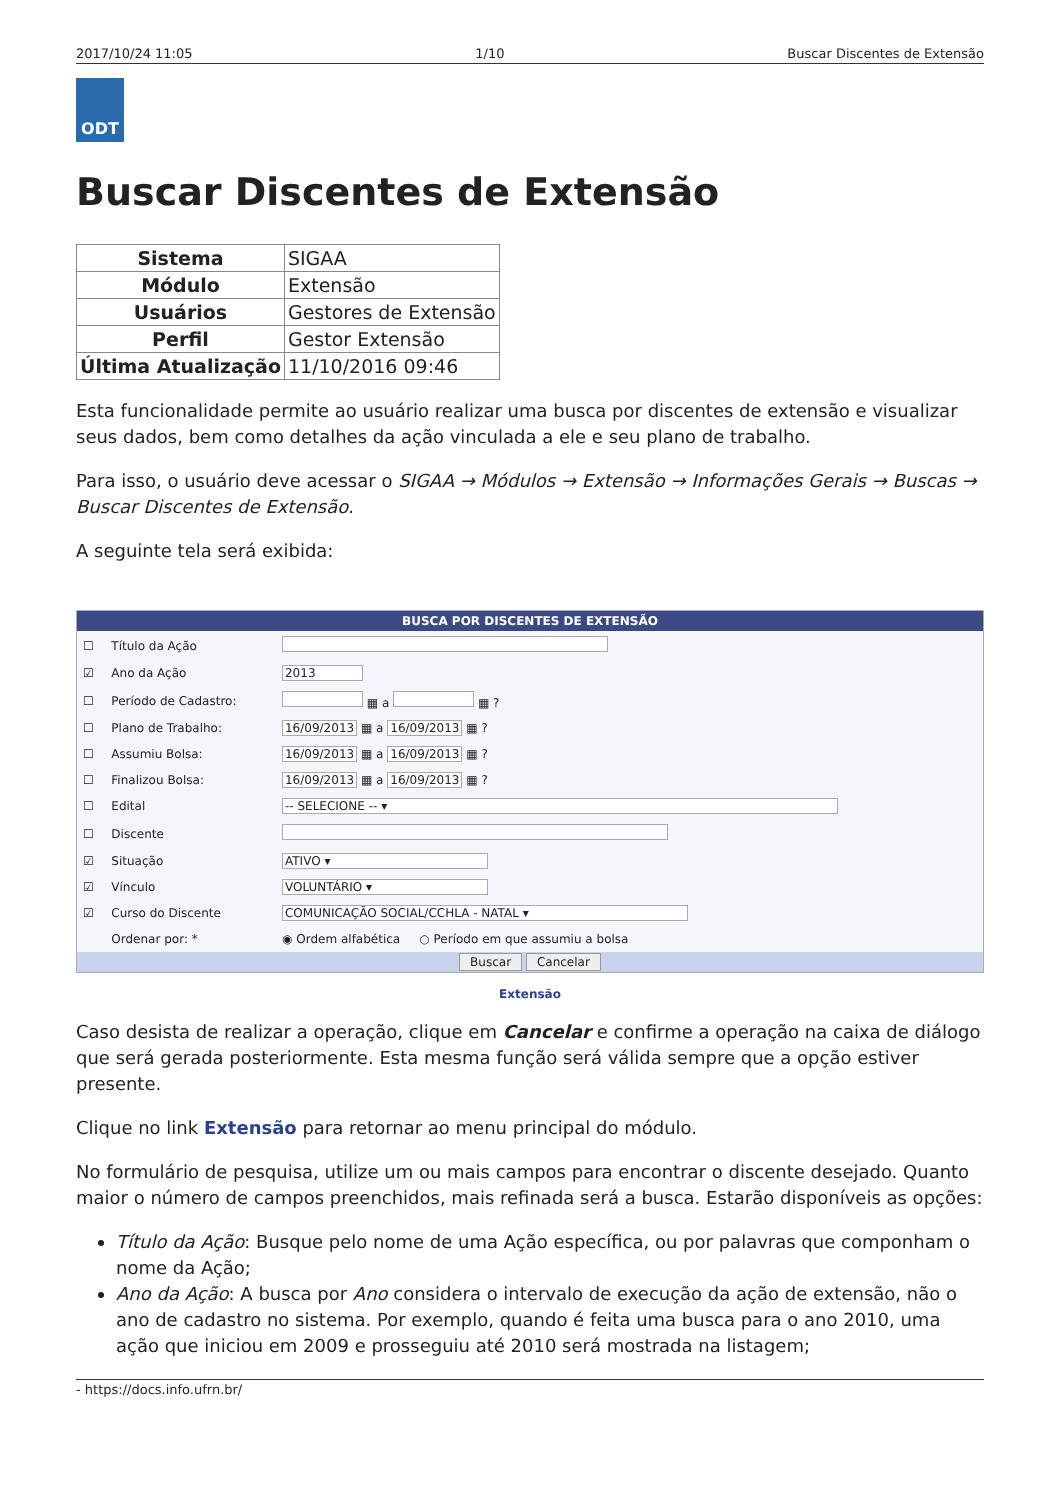2017/10/24 11:05 1/10 Buscar Discentes de Extensão
ODT
Buscar Discentes de Extensão
| Sistema | SIGAA |
| Módulo | Extensão |
| Usuários | Gestores de Extensão |
| Perfil | Gestor Extensão |
| Última Atualização | 11/10/2016 09:46 |
Esta funcionalidade permite ao usuário realizar uma busca por discentes de extensão e visualizar seus dados, bem como detalhes da ação vinculada a ele e seu plano de trabalho.
Para isso, o usuário deve acessar o SIGAA → Módulos → Extensão → Informações Gerais → Buscas → Buscar Discentes de Extensão.
A seguinte tela será exibida:
BUSCA POR DISCENTES DE EXTENSÃO
| ☐ | Título da Ação | |
| ☑ | Ano da Ação | 2013 |
| ☐ | Período de Cadastro: | ▦ a ▦ ? |
| ☐ | Plano de Trabalho: | 16/09/2013 ▦ a 16/09/2013 ▦ ? |
| ☐ | Assumiu Bolsa: | 16/09/2013 ▦ a 16/09/2013 ▦ ? |
| ☐ | Finalizou Bolsa: | 16/09/2013 ▦ a 16/09/2013 ▦ ? |
| ☐ | Edital | -- SELECIONE -- ▾ |
| ☐ | Discente | |
| ☑ | Situação | ATIVO ▾ |
| ☑ | Vínculo | VOLUNTÁRIO ▾ |
| ☑ | Curso do Discente | COMUNICAÇÃO SOCIAL/CCHLA - NATAL ▾ |
| | Ordenar por: * | ◉ Ordem alfabética ○ Período em que assumiu a bolsa |
Buscar Cancelar
Extensão
Caso desista de realizar a operação, clique em Cancelar e confirme a operação na caixa de diálogo que será gerada posteriormente. Esta mesma função será válida sempre que a opção estiver presente.
Clique no link Extensão para retornar ao menu principal do módulo.
No formulário de pesquisa, utilize um ou mais campos para encontrar o discente desejado. Quanto maior o número de campos preenchidos, mais refinada será a busca. Estarão disponíveis as opções:
Título da Ação: Busque pelo nome de uma Ação específica, ou por palavras que componham o nome da Ação;
Ano da Ação: A busca por Ano considera o intervalo de execução da ação de extensão, não o ano de cadastro no sistema. Por exemplo, quando é feita uma busca para o ano 2010, uma ação que iniciou em 2009 e prosseguiu até 2010 será mostrada na listagem;
- https://docs.info.ufrn.br/